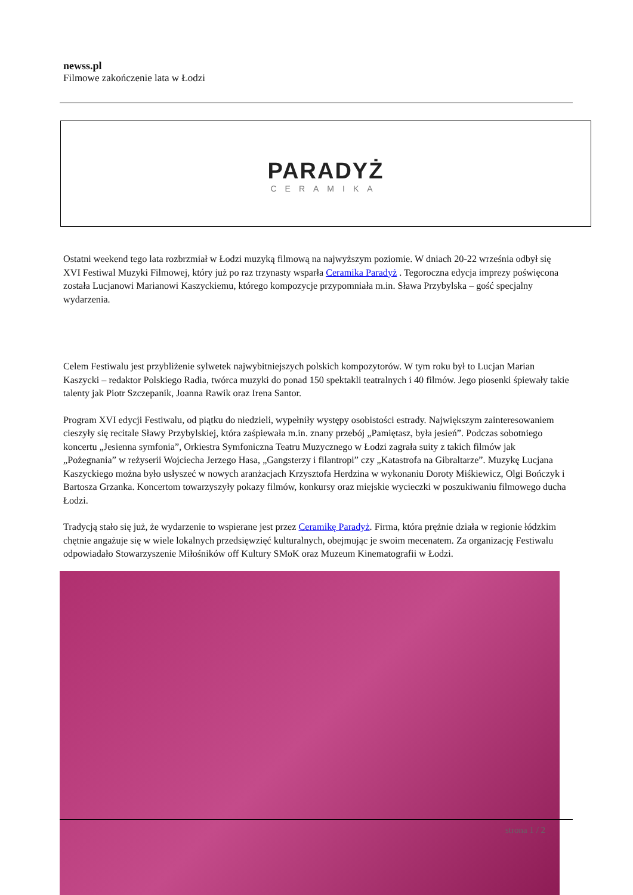newss.pl
Filmowe zakończenie lata w Łodzi
PARADYŻ
CERAMIKA
Ostatni weekend tego lata rozbrzmiał w Łodzi muzyką filmową na najwyższym poziomie. W dniach 20-22 września odbył się XVI Festiwal Muzyki Filmowej, który już po raz trzynasty wsparła Ceramika Paradyż . Tegoroczna edycja imprezy poświęcona została Lucjanowi Marianowi Kaszyckiemu, którego kompozycje przypomniała m.in. Sława Przybylska – gość specjalny wydarzenia.
Celem Festiwalu jest przybliżenie sylwetek najwybitniejszych polskich kompozytorów. W tym roku był to Lucjan Marian Kaszycki – redaktor Polskiego Radia, twórca muzyki do ponad 150 spektakli teatralnych i 40 filmów. Jego piosenki śpiewały takie talenty jak Piotr Szczepanik, Joanna Rawik oraz Irena Santor.
Program XVI edycji Festiwalu, od piątku do niedzieli, wypełniły występy osobistości estrady. Największym zainteresowaniem cieszyły się recitale Sławy Przybylskiej, która zaśpiewała m.in. znany przebój „Pamiętasz, była jesień”. Podczas sobotniego koncertu „Jesienna symfonia”, Orkiestra Symfoniczna Teatru Muzycznego w Łodzi zagrała suity z takich filmów jak „Pożegnania” w reżyserii Wojciecha Jerzego Hasa, „Gangsterzy i filantropi” czy „Katastrofa na Gibraltarze”. Muzykę Lucjana Kaszyckiego można było usłyszeć w nowych aranżacjach Krzysztofa Herdzina w wykonaniu Doroty Miśkiewicz, Olgi Bończyk i Bartosza Grzanka. Koncertom towarzyszyły pokazy filmów, konkursy oraz miejskie wycieczki w poszukiwaniu filmowego ducha Łodzi.
Tradycją stało się już, że wydarzenie to wspierane jest przez Ceramikę Paradyż. Firma, która prężnie działa w regionie łódzkim chętnie angażuje się w wiele lokalnych przedsięwzięć kulturalnych, obejmując je swoim mecenatem. Za organizację Festiwalu odpowiadało Stowarzyszenie Miłośników off Kultury SMoK oraz Muzeum Kinematografii w Łodzi.
strona 1 / 2